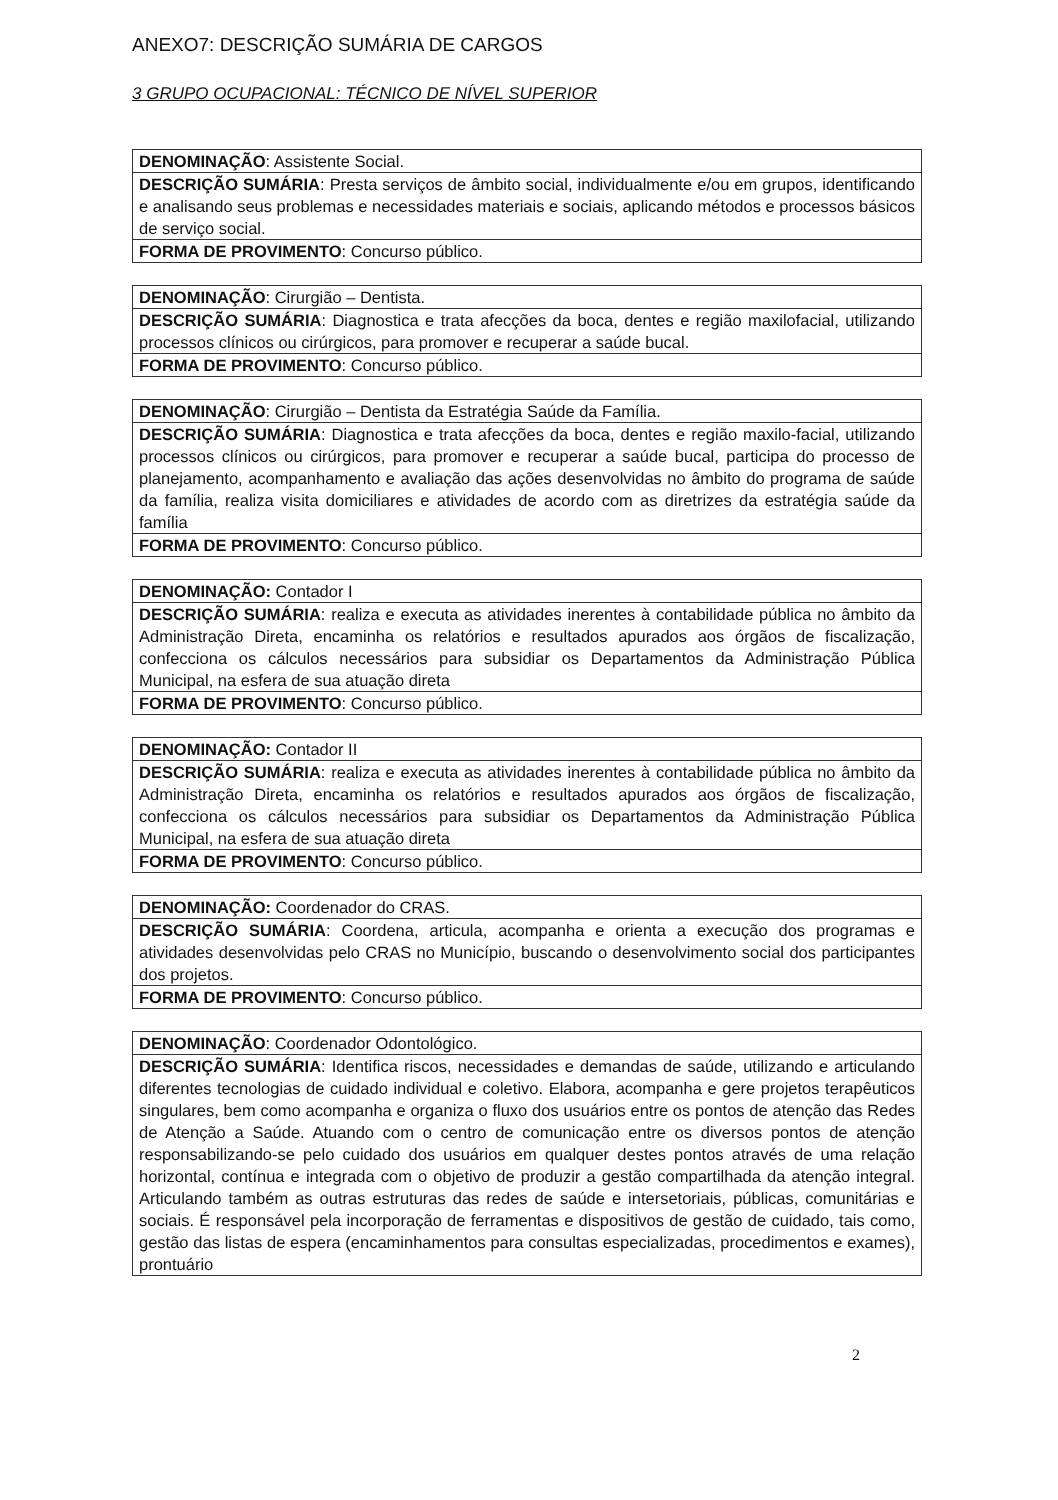ANEXO7: DESCRIÇÃO SUMÁRIA DE CARGOS
3 GRUPO OCUPACIONAL: TÉCNICO DE NÍVEL SUPERIOR
| DENOMINAÇÃO : Assistente Social. |
| DESCRIÇÃO SUMÁRIA : Presta serviços de âmbito social, individualmente e/ou em grupos, identificando e analisando seus problemas e necessidades materiais e sociais, aplicando métodos e processos básicos de serviço social. |
| FORMA DE PROVIMENTO : Concurso público. |
| DENOMINAÇÃO : Cirurgião – Dentista. |
| DESCRIÇÃO SUMÁRIA : Diagnostica e trata afecções da boca, dentes e região maxilofacial, utilizando processos clínicos ou cirúrgicos, para promover e recuperar a saúde bucal. |
| FORMA DE PROVIMENTO : Concurso público. |
| DENOMINAÇÃO : Cirurgião – Dentista da Estratégia Saúde da Família. |
| DESCRIÇÃO SUMÁRIA : Diagnostica e trata afecções da boca, dentes e região maxilo-facial, utilizando processos clínicos ou cirúrgicos, para promover e recuperar a saúde bucal, participa do processo de planejamento, acompanhamento e avaliação das ações desenvolvidas no âmbito do programa de saúde da família, realiza visita domiciliares e atividades de acordo com as diretrizes da estratégia saúde da família |
| FORMA DE PROVIMENTO : Concurso público. |
| DENOMINAÇÃO: Contador I |
| DESCRIÇÃO SUMÁRIA : realiza e executa as atividades inerentes à contabilidade pública no âmbito da Administração Direta, encaminha os relatórios e resultados apurados aos órgãos de fiscalização, confecciona os cálculos necessários para subsidiar os Departamentos da Administração Pública Municipal, na esfera de sua atuação direta |
| FORMA DE PROVIMENTO : Concurso público. |
| DENOMINAÇÃO: Contador II |
| DESCRIÇÃO SUMÁRIA : realiza e executa as atividades inerentes à contabilidade pública no âmbito da Administração Direta, encaminha os relatórios e resultados apurados aos órgãos de fiscalização, confecciona os cálculos necessários para subsidiar os Departamentos da Administração Pública Municipal, na esfera de sua atuação direta |
| FORMA DE PROVIMENTO : Concurso público. |
| DENOMINAÇÃO: Coordenador do CRAS. |
| DESCRIÇÃO SUMÁRIA : Coordena, articula, acompanha e orienta a execução dos programas e atividades desenvolvidas pelo CRAS no Município, buscando o desenvolvimento social dos participantes dos projetos. |
| FORMA DE PROVIMENTO : Concurso público. |
| DENOMINAÇÃO : Coordenador Odontológico. |
| DESCRIÇÃO SUMÁRIA : Identifica riscos, necessidades e demandas de saúde, utilizando e articulando diferentes tecnologias de cuidado individual e coletivo. Elabora, acompanha e gere projetos terapêuticos singulares, bem como acompanha e organiza o fluxo dos usuários entre os pontos de atenção das Redes de Atenção a Saúde. Atuando com o centro de comunicação entre os diversos pontos de atenção responsabilizando-se pelo cuidado dos usuários em qualquer destes pontos através de uma relação horizontal, contínua e integrada com o objetivo de produzir a gestão compartilhada da atenção integral. Articulando também as outras estruturas das redes de saúde e intersetoriais, públicas, comunitárias e sociais. É responsável pela incorporação de ferramentas e dispositivos de gestão de cuidado, tais como, gestão das listas de espera (encaminhamentos para consultas especializadas, procedimentos e exames), prontuário |
2